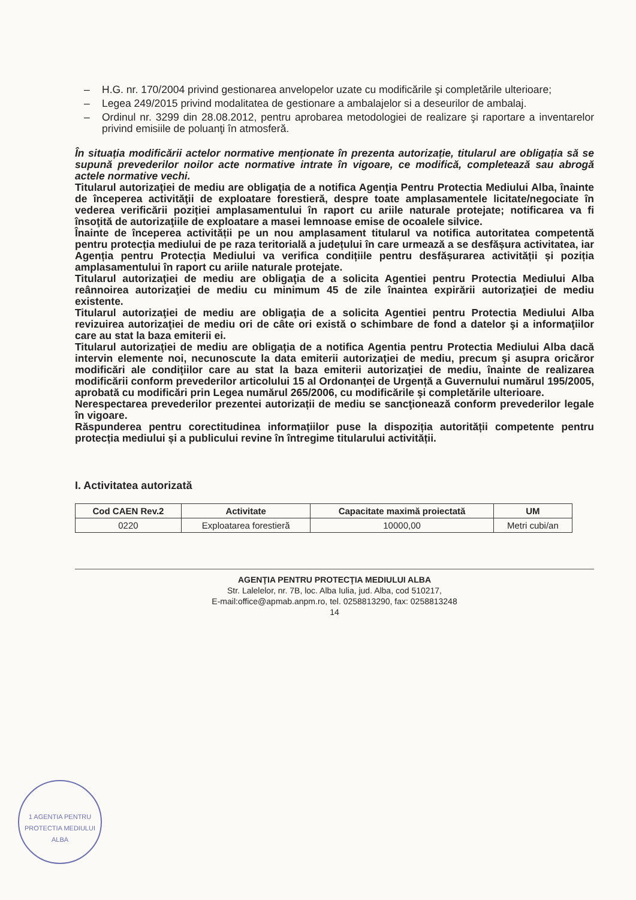– H.G. nr. 170/2004 privind gestionarea anvelopelor uzate cu modificările şi completările ulterioare;
– Legea 249/2015 privind modalitatea de gestionare a ambalajelor si a deseurilor de ambalaj.
– Ordinul nr. 3299 din 28.08.2012, pentru aprobarea metodologiei de realizare şi raportare a inventarelor privind emisiile de poluanţi în atmosferă.
În situația modificării actelor normative menționate în prezenta autorizație, titularul are obligația să se supună prevederilor noilor acte normative intrate în vigoare, ce modifică, completează sau abrogă actele normative vechi.
Titularul autorizaţiei de mediu are obligaţia de a notifica Agenţia Pentru Protectia Mediului Alba, înainte de începerea activităţii de exploatare forestieră, despre toate amplasamentele licitate/negociate în vederea verificării poziției amplasamentului în raport cu ariile naturale protejate; notificarea va fi însoţită de autorizaţiile de exploatare a masei lemnoase emise de ocoalele silvice.
Înainte de începerea activității pe un nou amplasament titularul va notifica autoritatea competentă pentru protecția mediului de pe raza teritorială a județului în care urmează a se desfășura activitatea, iar Agenția pentru Protecția Mediului va verifica condițiile pentru desfășurarea activității și poziția amplasamentului în raport cu ariile naturale protejate.
Titularul autorizaţiei de mediu are obligaţia de a solicita Agentiei pentru Protectia Mediului Alba reânnoirea autorizaţiei de mediu cu minimum 45 de zile înaintea expirării autorizaţiei de mediu existente.
Titularul autorizaţiei de mediu are obligaţia de a solicita Agentiei pentru Protectia Mediului Alba revizuirea autorizaţiei de mediu ori de câte ori există o schimbare de fond a datelor şi a informaţiilor care au stat la baza emiterii ei.
Titularul autorizaţiei de mediu are obligaţia de a notifica Agentia pentru Protectia Mediului Alba dacă intervin elemente noi, necunoscute la data emiterii autorizaţiei de mediu, precum şi asupra oricăror modificări ale condiţiilor care au stat la baza emiterii autorizaţiei de mediu, înainte de realizarea modificării conform prevederilor articolului 15 al Ordonanței de Urgență a Guvernului numărul 195/2005, aprobată cu modificări prin Legea numărul 265/2006, cu modificările şi completările ulterioare.
Nerespectarea prevederilor prezentei autorizații de mediu se sancţionează conform prevederilor legale în vigoare.
Răspunderea pentru corectitudinea informațiilor puse la dispoziția autorității competente pentru protecția mediului și a publicului revine în întregime titularului activității.
I. Activitatea autorizată
| Cod CAEN Rev.2 | Activitate | Capacitate maximă proiectată | UM |
| --- | --- | --- | --- |
| 0220 | Exploatarea forestieră | 10000,00 | Metri cubi/an |
AGENŢIA PENTRU PROTECŢIA MEDIULUI ALBA
Str. Lalelelor, nr. 7B, loc. Alba Iulia, jud. Alba, cod 510217,
E-mail:office@apmab.anpm.ro, tel. 0258813290, fax: 0258813248
14
1 AGENTIA PENTRU PROTECTIA MEDIULUI ALBA